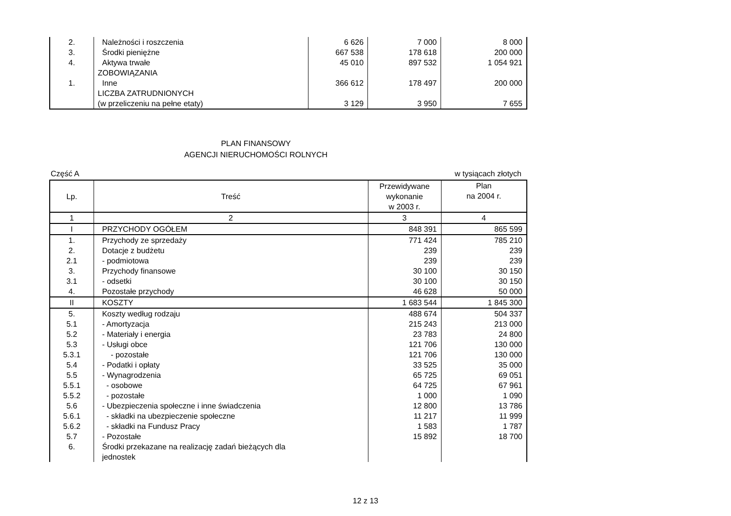| 2. | Należności i roszczenia | 6 626 | 7 000 | 8 000 |
| 3. | Środki pieniężne | 667 538 | 178 618 | 200 000 |
| 4. | Aktywa trwałe | 45 010 | 897 532 | 1 054 921 |
| | ZOBOWIĄZANIA | | | |
| 1. | Inne | 366 612 | 178 497 | 200 000 |
| | LICZBA ZATRUDNIONYCH | | | |
| | (w przeliczeniu na pełne etaty) | 3 129 | 3 950 | 7 655 |
PLAN FINANSOWY
AGENCJI NIERUCHOMOŚCI ROLNYCH
Część A w tysiącach złotych
| Lp. | Treść | Przewidywane wykonanie w 2003 r. | Plan na 2004 r. |
| --- | --- | --- | --- |
| 1 | 2 | 3 | 4 |
| I | PRZYCHODY OGÓŁEM | 848 391 | 865 599 |
| 1. | Przychody ze sprzedaży | 771 424 | 785 210 |
| 2. | Dotacje z budżetu | 239 | 239 |
| 2.1 | - podmiotowa | 239 | 239 |
| 3. | Przychody finansowe | 30 100 | 30 150 |
| 3.1 | - odsetki | 30 100 | 30 150 |
| 4. | Pozostałe przychody | 46 628 | 50 000 |
| II | KOSZTY | 1 683 544 | 1 845 300 |
| 5. | Koszty według rodzaju | 488 674 | 504 337 |
| 5.1 | - Amortyzacja | 215 243 | 213 000 |
| 5.2 | - Materiały i energia | 23 783 | 24 800 |
| 5.3 | - Usługi obce | 121 706 | 130 000 |
| 5.3.1 | - pozostałe | 121 706 | 130 000 |
| 5.4 | - Podatki i opłaty | 33 525 | 35 000 |
| 5.5 | - Wynagrodzenia | 65 725 | 69 051 |
| 5.5.1 | - osobowe | 64 725 | 67 961 |
| 5.5.2 | - pozostałe | 1 000 | 1 090 |
| 5.6 | - Ubezpieczenia społeczne i inne świadczenia | 12 800 | 13 786 |
| 5.6.1 | - składki na ubezpieczenie społeczne | 11 217 | 11 999 |
| 5.6.2 | - składki na Fundusz Pracy | 1 583 | 1 787 |
| 5.7 | - Pozostałe | 15 892 | 18 700 |
| 6. | Środki przekazane na realizację zadań bieżących dla jednostek | | |
12 z 13